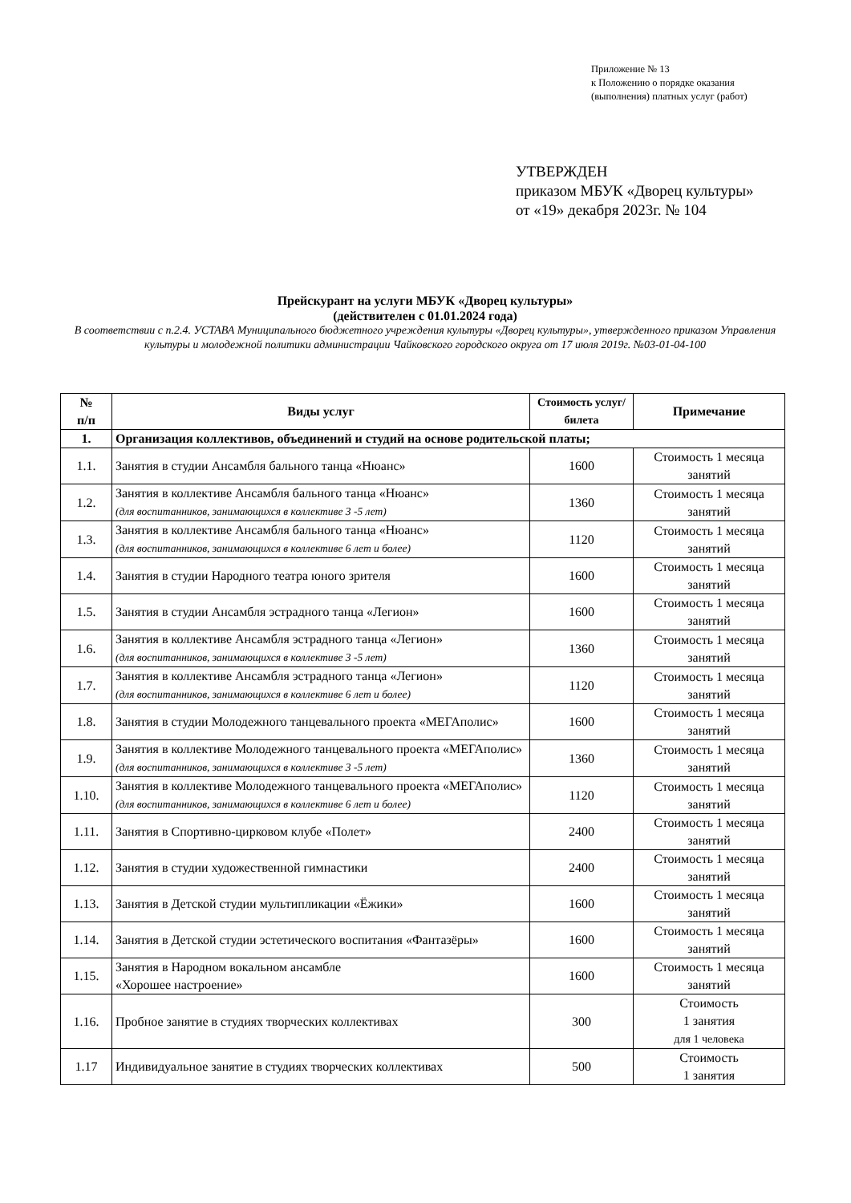Приложение № 13
к Положению о порядке оказания
(выполнения) платных услуг (работ)
УТВЕРЖДЕН
приказом МБУК «Дворец культуры»
от «19» декабря 2023г. № 104
Прейскурант на услуги МБУК «Дворец культуры»
(действителен с 01.01.2024 года)
В соответствии с п.2.4. УСТАВА Муниципального бюджетного учреждения культуры «Дворец культуры», утвержденного приказом Управления культуры и молодежной политики администрации Чайковского городского округа от 17 июля 2019г. №03-01-04-100
| № п/п | Виды услуг | Стоимость услуг/билета | Примечание |
| --- | --- | --- | --- |
| 1. | Организация коллективов, объединений и студий на основе родительской платы; | | |
| 1.1. | Занятия в студии Ансамбля бального танца «Нюанс» | 1600 | Стоимость 1 месяца занятий |
| 1.2. | Занятия в коллективе Ансамбля бального танца «Нюанс» (для воспитанников, занимающихся в коллективе 3 -5 лет) | 1360 | Стоимость 1 месяца занятий |
| 1.3. | Занятия в коллективе Ансамбля бального танца «Нюанс» (для воспитанников, занимающихся в коллективе 6 лет и более) | 1120 | Стоимость 1 месяца занятий |
| 1.4. | Занятия в студии Народного театра юного зрителя | 1600 | Стоимость 1 месяца занятий |
| 1.5. | Занятия в студии Ансамбля эстрадного танца «Легион» | 1600 | Стоимость 1 месяца занятий |
| 1.6. | Занятия в коллективе Ансамбля эстрадного танца «Легион» (для воспитанников, занимающихся в коллективе 3 -5 лет) | 1360 | Стоимость 1 месяца занятий |
| 1.7. | Занятия в коллективе Ансамбля эстрадного танца «Легион» (для воспитанников, занимающихся в коллективе 6 лет и более) | 1120 | Стоимость 1 месяца занятий |
| 1.8. | Занятия в студии Молодежного танцевального проекта «МЕГАполис» | 1600 | Стоимость 1 месяца занятий |
| 1.9. | Занятия в коллективе Молодежного танцевального проекта «МЕГАполис» (для воспитанников, занимающихся в коллективе 3 -5 лет) | 1360 | Стоимость 1 месяца занятий |
| 1.10. | Занятия в коллективе Молодежного танцевального проекта «МЕГАполис» (для воспитанников, занимающихся в коллективе 6 лет и более) | 1120 | Стоимость 1 месяца занятий |
| 1.11. | Занятия в Спортивно-цирковом клубе «Полет» | 2400 | Стоимость 1 месяца занятий |
| 1.12. | Занятия в студии художественной гимнастики | 2400 | Стоимость 1 месяца занятий |
| 1.13. | Занятия в Детской студии мультипликации «Ёжики» | 1600 | Стоимость 1 месяца занятий |
| 1.14. | Занятия в Детской студии эстетического воспитания «Фантазёры» | 1600 | Стоимость 1 месяца занятий |
| 1.15. | Занятия в Народном вокальном ансамбле «Хорошее настроение» | 1600 | Стоимость 1 месяца занятий |
| 1.16. | Пробное занятие в студиях творческих коллективах | 300 | Стоимость 1 занятия для 1 человека |
| 1.17 | Индивидуальное занятие в студиях творческих коллективах | 500 | Стоимость 1 занятия |